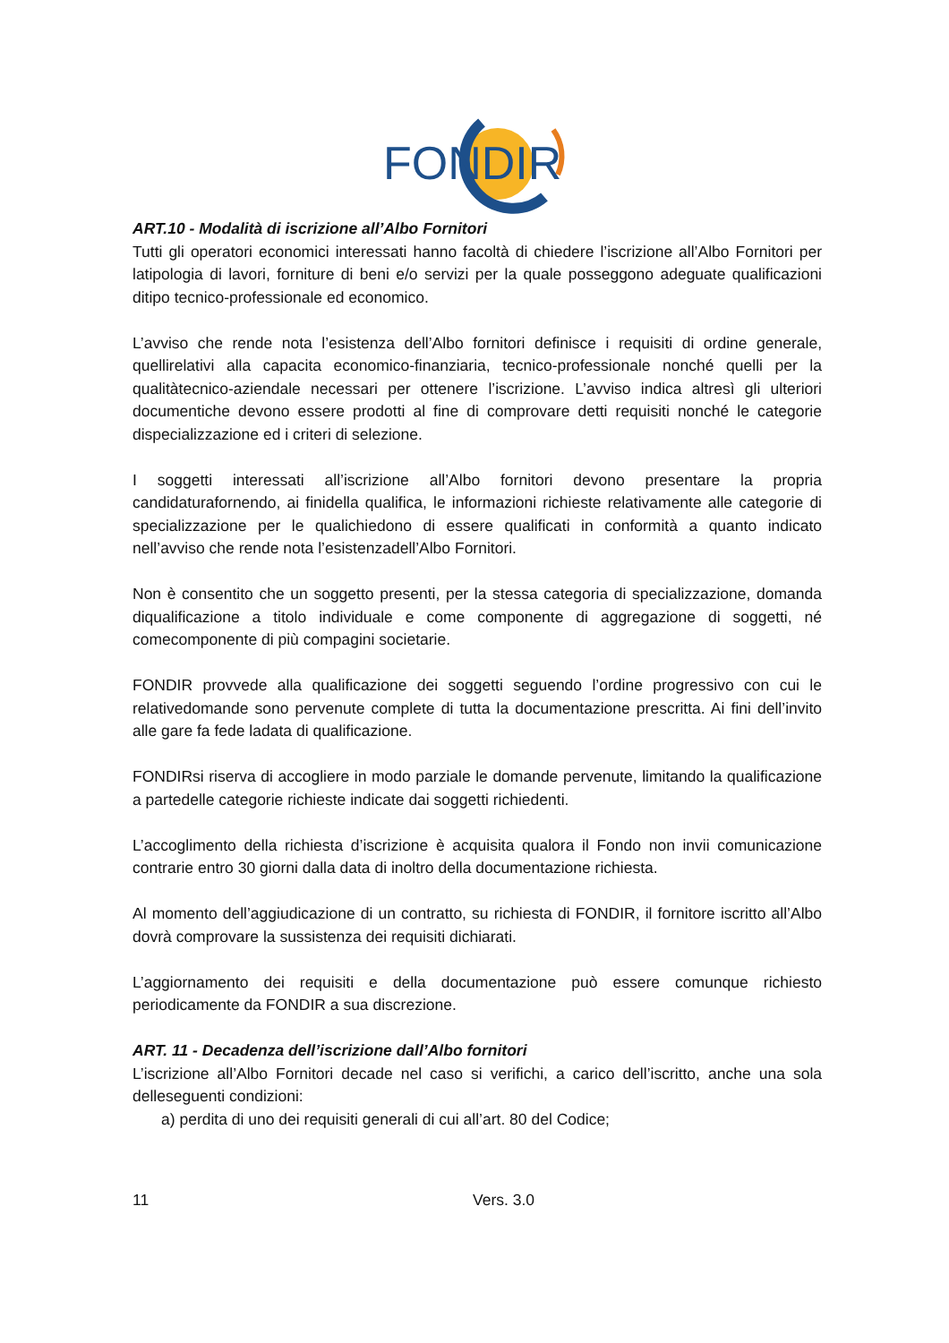FONDIR
ART.10 - Modalità di iscrizione all’Albo Fornitori
Tutti gli operatori economici interessati hanno facoltà di chiedere l’iscrizione all’Albo Fornitori per latipologia di lavori, forniture di beni e/o servizi per la quale posseggono adeguate qualificazioni ditipo tecnico-professionale ed economico.
L’avviso che rende nota l’esistenza dell’Albo fornitori definisce i requisiti di ordine generale, quellirelativi alla capacita economico-finanziaria, tecnico-professionale nonché quelli per la qualitàtecnico-aziendale necessari per ottenere l’iscrizione. L’avviso indica altresì gli ulteriori documentiche devono essere prodotti al fine di comprovare detti requisiti nonché le categorie dispecializzazione ed i criteri di selezione.
I soggetti interessati all’iscrizione all’Albo fornitori devono presentare la propria candidaturafornendo, ai finidella qualifica, le informazioni richieste relativamente alle categorie di specializzazione per le qualichiedono di essere qualificati in conformità a quanto indicato nell’avviso che rende nota l’esistenzadell’Albo Fornitori.
Non è consentito che un soggetto presenti, per la stessa categoria di specializzazione, domanda diqualificazione a titolo individuale e come componente di aggregazione di soggetti, né comecomponente di più compagini societarie.
FONDIR provvede alla qualificazione dei soggetti seguendo l’ordine progressivo con cui le relativedomande sono pervenute complete di tutta la documentazione prescritta. Ai fini dell’invito alle gare fa fede ladata di qualificazione.
FONDIRsi riserva di accogliere in modo parziale le domande pervenute, limitando la qualificazione a partedelle categorie richieste indicate dai soggetti richiedenti.
L’accoglimento della richiesta d’iscrizione è acquisita qualora il Fondo non invii comunicazione contrarie entro 30 giorni dalla data di inoltro della documentazione richiesta.
Al momento dell’aggiudicazione di un contratto, su richiesta di FONDIR, il fornitore iscritto all’Albo dovrà comprovare la sussistenza dei requisiti dichiarati.
L’aggiornamento dei requisiti e della documentazione può essere comunque richiesto periodicamente da FONDIR a sua discrezione.
ART. 11 - Decadenza dell’iscrizione dall’Albo fornitori
L’iscrizione all’Albo Fornitori decade nel caso si verifichi, a carico dell’iscritto, anche una sola delleseguenti condizioni:
a) perdita di uno dei requisiti generali di cui all’art. 80 del Codice;
11 Vers. 3.0